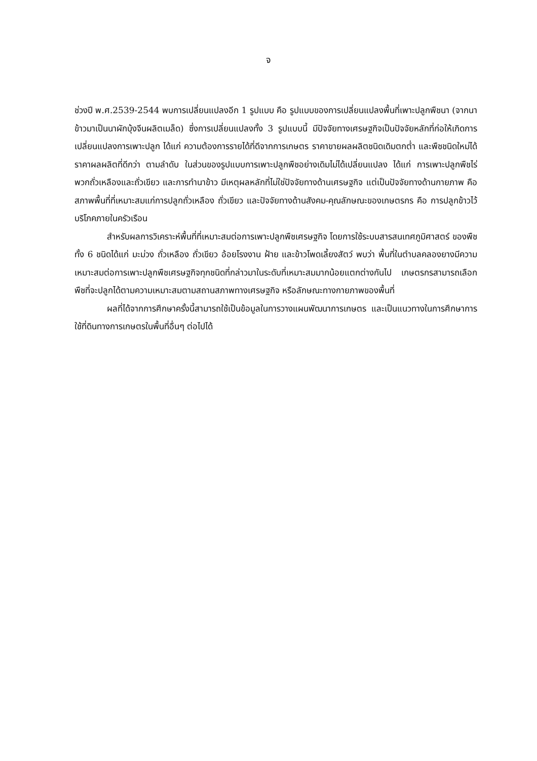จ
ช่วงปี พ.ศ.2539-2544 พบการเปลี่ยนแปลงอีก 1 รูปแบบ คือ รูปแบบของการเปลี่ยนแปลงพื้นที่เพาะปลูกพืชนา (จากนาข้าวมาเป็นนาผักบุ้งจีนผลิตเมล็ด) ซึ่งการเปลี่ยนแปลงทั้ง 3 รูปแบบนี้ มีปัจจัยทางเศรษฐกิจเป็นปัจจัยหลักที่ก่อให้เกิดการเปลี่ยนแปลงการเพาะปลูก ได้แก่ ความต้องการรายได้ที่ดีจากการเกษตร ราคาขายผลผลิตชนิดเดิมตกต่ำ และพืชชนิดใหม่ได้ราคาผลผลิตที่ดีกว่า ตามลำดับ ในส่วนของรูปแบบการเพาะปลูกพืชอย่างเดิมไม่ได้เปลี่ยนแปลง ได้แก่ การเพาะปลูกพืชไร่พวกถั่วเหลืองและถั่วเขียว และการทำนาข้าว มีเหตุผลหลักที่ไม่ใช่ปัจจัยทางด้านเศรษฐกิจ แต่เป็นปัจจัยทางด้านกายภาพ คือ สภาพพื้นที่ที่เหมาะสมแก่การปลูกถั่วเหลือง ถั่วเขียว และปัจจัยทางด้านสังคม-คุณลักษณะของเกษตรกร คือ การปลูกข้าวไว้บริโภคภายในครัวเรือน
สำหรับผลการวิเคราะห์พื้นที่ที่เหมาะสมต่อการเพาะปลูกพืชเศรษฐกิจ โดยการใช้ระบบสารสนเทศภูมิศาสตร์ ของพืชทั้ง 6 ชนิดได้แก่ มะม่วง ถั่วเหลือง ถั่วเขียว อ้อยโรงงาน ฝ้าย และข้าวโพดเลี้ยงสัตว์ พบว่า พื้นที่ในตำบลคลองยางมีความเหมาะสมต่อการเพาะปลูกพืชเศรษฐกิจทุกชนิดที่กล่าวมาในระดับที่เหมาะสมมากน้อยแตกต่างกันไป เกษตรกรสามารถเลือกพืชที่จะปลูกได้ตามความเหมาะสมตามสถานสภาพทางเศรษฐกิจ หรือลักษณะทางกายภาพของพื้นที่
ผลที่ได้จากการศึกษาครั้งนี้สามารถใช้เป็นข้อมูลในการวางแผนพัฒนาการเกษตร และเป็นแนวทางในการศึกษาการใช้ที่ดินทางการเกษตรในพื้นที่อื่นๆ ต่อไปได้